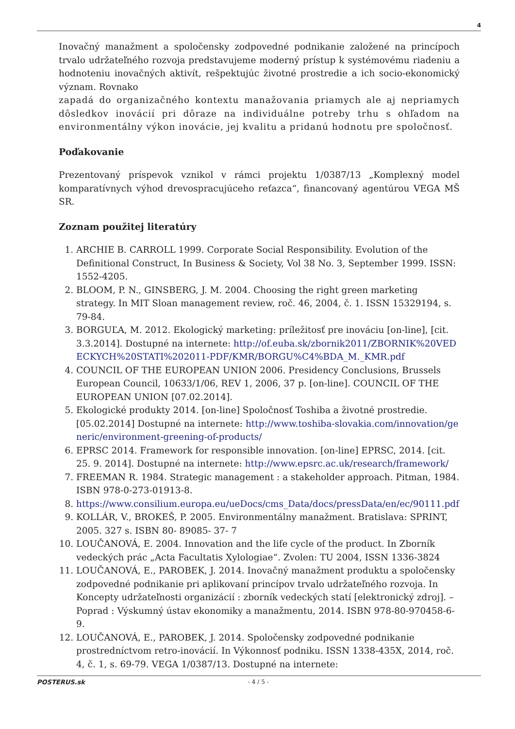4
Inovačný manažment a spoločensky zodpovedné podnikanie založené na princípoch trvalo udržateľného rozvoja predstavujeme moderný prístup k systémovému riadeniu a hodnoteniu inovačných aktivít, rešpektujúc životné prostredie a ich socio-ekonomický význam. Rovnako
zapadá do organizačného kontextu manažovania priamych ale aj nepriamych dôsledkov inovácií pri dôraze na individuálne potreby trhu s ohľadom na environmentálny výkon inovácie, jej kvalitu a pridanú hodnotu pre spoločnosť.
Poďakovanie
Prezentovaný príspevok vznikol v rámci projektu 1/0387/13 „Komplexný model komparatívnych výhod drevospracujúceho reťazca“, financovaný agentúrou VEGA MŠ SR.
Zoznam použitej literatúry
1. ARCHIE B. CARROLL 1999. Corporate Social Responsibility. Evolution of the Definitional Construct, In Business & Society, Vol 38 No. 3, September 1999. ISSN: 1552-4205.
2. BLOOM, P. N., GINSBERG, J. M. 2004. Choosing the right green marketing strategy. In MIT Sloan management review, roč. 46, 2004, č. 1. ISSN 15329194, s. 79-84.
3. BORGUĽA, M. 2012. Ekologický marketing: príležitosť pre inováciu [on-line], [cit. 3.3.2014]. Dostupné na internete: http://of.euba.sk/zbornik2011/ZBORNIK%20VEDECKYCH%20STATI%202011-PDF/KMR/BORGU%C4%BDA_M._KMR.pdf
4. COUNCIL OF THE EUROPEAN UNION 2006. Presidency Conclusions, Brussels European Council, 10633/1/06, REV 1, 2006, 37 p. [on-line]. COUNCIL OF THE EUROPEAN UNION [07.02.2014].
5. Ekologické produkty 2014. [on-line] Spoločnosť Toshiba a životné prostredie. [05.02.2014] Dostupné na internete: http://www.toshiba-slovakia.com/innovation/generic/environment-greening-of-products/
6. EPRSC 2014. Framework for responsible innovation. [on-line] EPRSC, 2014. [cit. 25. 9. 2014]. Dostupné na internete: http://www.epsrc.ac.uk/research/framework/
7. FREEMAN R. 1984. Strategic management : a stakeholder approach. Pitman, 1984. ISBN 978-0-273-01913-8.
8. https://www.consilium.europa.eu/ueDocs/cms_Data/docs/pressData/en/ec/90111.pdf
9. KOLLÁR, V., BROKEŠ, P. 2005. Environmentálny manažment. Bratislava: SPRINT, 2005. 327 s. ISBN 80- 89085- 37- 7
10. LOUČANOVÁ, E. 2004. Innovation and the life cycle of the product. In Zborník vedeckých prác „Acta Facultatis Xylologiae“. Zvolen: TU 2004, ISSN 1336-3824
11. LOUČANOVÁ, E., PAROBEK, J. 2014. Inovačný manažment produktu a spoločensky zodpovedné podnikanie pri aplikovaní princípov trvalo udržateľného rozvoja. In Koncepty udržateľnosti organizácií : zborník vedeckých statí [elektronický zdroj]. – Poprad : Výskumný ústav ekonomiky a manažmentu, 2014. ISBN 978-80-970458-6-9.
12. LOUČANOVÁ, E., PAROBEK, J. 2014. Spoločensky zodpovedné podnikanie prostredníctvom retro-inovácií. In Výkonnosť podniku. ISSN 1338-435X, 2014, roč. 4, č. 1, s. 69-79. VEGA 1/0387/13. Dostupné na internete:
POSTERUS.sk - 4 / 5 -